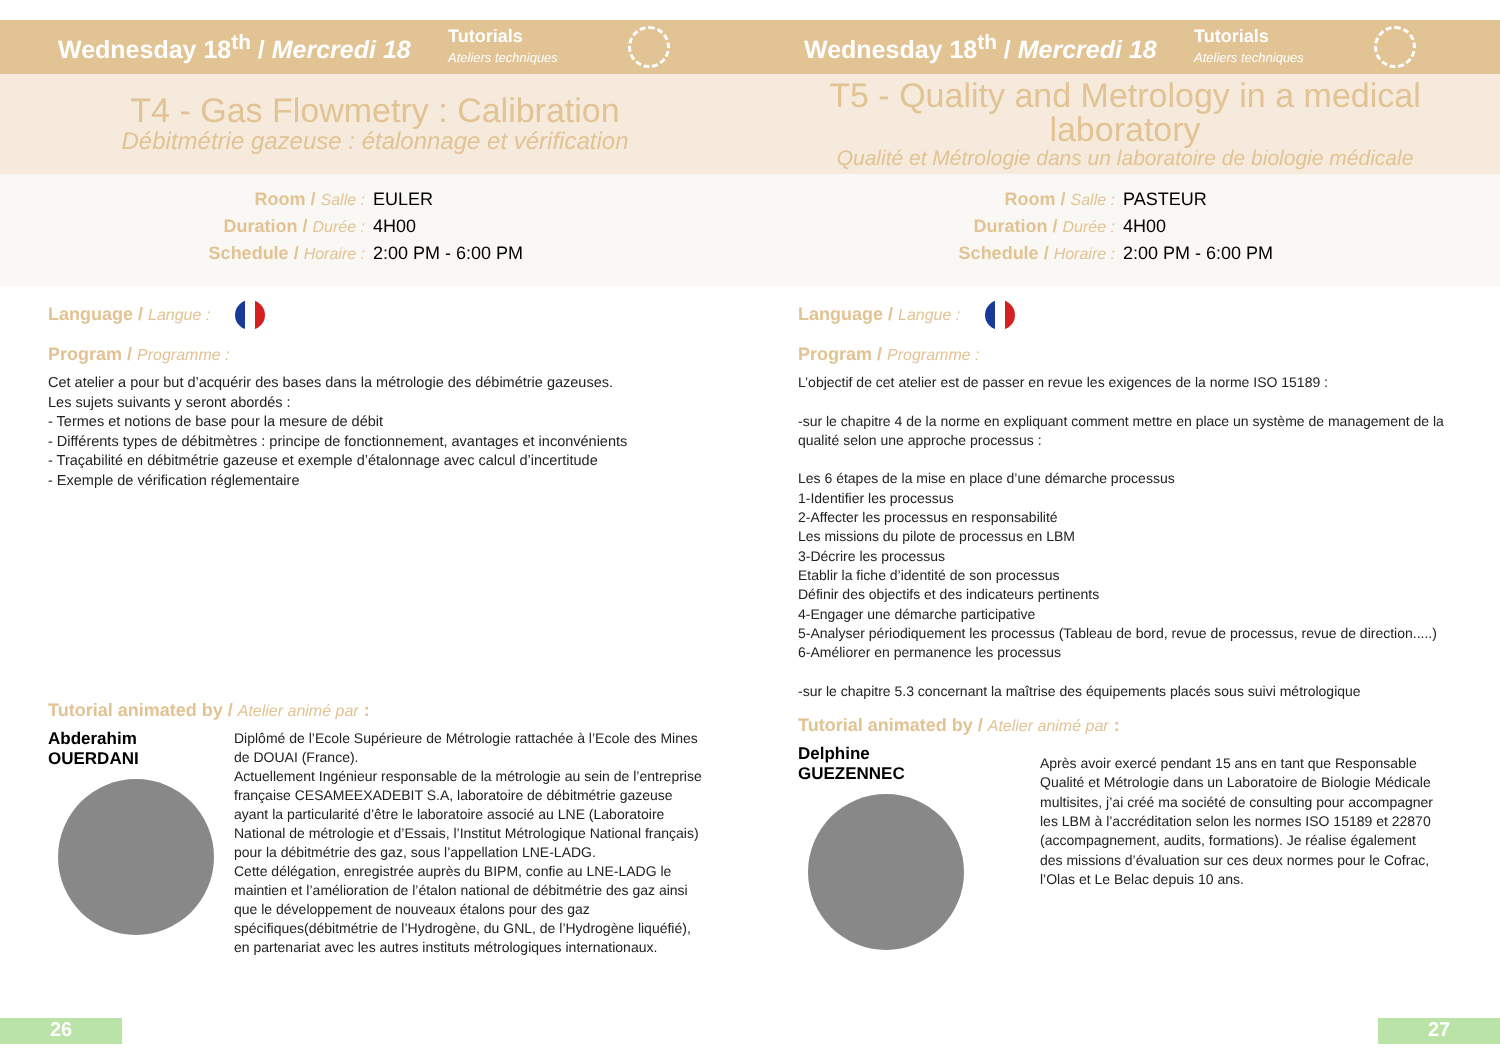Wednesday 18<sup>th</sup> / Mercredi 18
Tutorials
Ateliers techniques
T4 - Gas Flowmetry : Calibration
Débitmétrie gazeuse : étalonnage et vérification
Room / Salle : EULER
Duration / Durée : 4H00
Schedule / Horaire : 2:00 PM - 6:00 PM
Language / Langue :
Program / Programme :
Cet atelier a pour but d’acquérir des bases dans la métrologie des débimétrie gazeuses.
Les sujets suivants y seront abordés :
- Termes et notions de base pour la mesure de débit
- Différents types de débitmètres : principe de fonctionnement, avantages et inconvénients
- Traçabilité en débitmétrie gazeuse et exemple d’étalonnage avec calcul d’incertitude
- Exemple de vérification réglementaire
Tutorial animated by / Atelier animé par :
Abderahim OUERDANI
Diplômé de l’Ecole Supérieure de Métrologie rattachée à l’Ecole des Mines de DOUAI (France).
Actuellement Ingénieur responsable de la métrologie au sein de l’entreprise française CESAMEEXADEBIT S.A, laboratoire de débitmétrie gazeuse ayant la particularité d’être le laboratoire associé au LNE (Laboratoire National de métrologie et d’Essais, l’Institut Métrologique National français) pour la débitmétrie des gaz, sous l’appellation LNE-LADG.
Cette délégation, enregistrée auprès du BIPM, confie au LNE-LADG le maintien et l’amélioration de l’étalon national de débitmétrie des gaz ainsi que le développement de nouveaux étalons pour des gaz spécifiques(débitmétrie de l’Hydrogène, du GNL, de l’Hydrogène liquéfié), en partenariat avec les autres instituts métrologiques internationaux.
26
Wednesday 18<sup>th</sup> / Mercredi 18
Tutorials
Ateliers techniques
T5 - Quality and Metrology in a medical laboratory
Qualité et Métrologie dans un laboratoire de biologie médicale
Room / Salle : PASTEUR
Duration / Durée : 4H00
Schedule / Horaire : 2:00 PM - 6:00 PM
Language / Langue :
Program / Programme :
L’objectif de cet atelier est de passer en revue les exigences de la norme ISO 15189 :
-sur le chapitre 4 de la norme en expliquant comment mettre en place un système de management de la qualité selon une approche processus :
Les 6 étapes de la mise en place d’une démarche processus
1-Identifier les processus
2-Affecter les processus en responsabilité
Les missions du pilote de processus en LBM
3-Décrire les processus
Etablir la fiche d’identité de son processus
Définir des objectifs et des indicateurs pertinents
4-Engager une démarche participative
5-Analyser périodiquement les processus (Tableau de bord, revue de processus, revue de direction.....)
6-Améliorer en permanence les processus
-sur le chapitre 5.3 concernant la maîtrise des équipements placés sous suivi métrologique
Tutorial animated by / Atelier animé par :
Delphine GUEZENNEC
Après avoir exercé pendant 15 ans en tant que Responsable Qualité et Métrologie dans un Laboratoire de Biologie Médicale multisites, j’ai créé ma société de consulting pour accompagner les LBM à l’accréditation selon les normes ISO 15189 et 22870 (accompagnement, audits, formations). Je réalise également des missions d’évaluation sur ces deux normes pour le Cofrac, l’Olas et Le Belac depuis 10 ans.
27